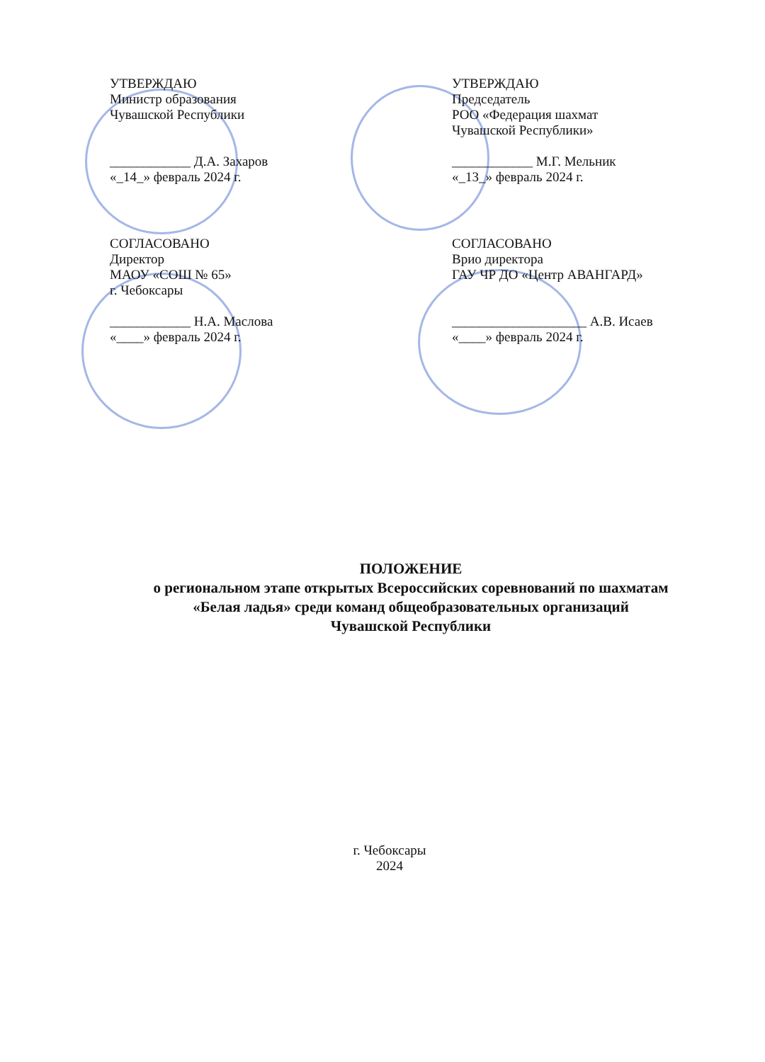УТВЕРЖДАЮ
Министр образования
Чувашской Республики
____________ Д.А. Захаров
«_14_» февраль 2024 г.
УТВЕРЖДАЮ
Председатель
РОО «Федерация шахмат
Чувашской Республики»
____________ М.Г. Мельник
«_13_» февраль 2024 г.
СОГЛАСОВАНО
Директор
МАОУ «СОШ № 65»
г. Чебоксары
____________ Н.А. Маслова
«____» февраль 2024 г.
СОГЛАСОВАНО
Врио директора
ГАУ ЧР ДО «Центр АВАНГАРД»
____________________ А.В. Исаев
«____» февраль 2024 г.
ПОЛОЖЕНИЕ
о региональном этапе открытых Всероссийских соревнований по шахматам
«Белая ладья» среди команд общеобразовательных организаций
Чувашской Республики
г. Чебоксары
2024